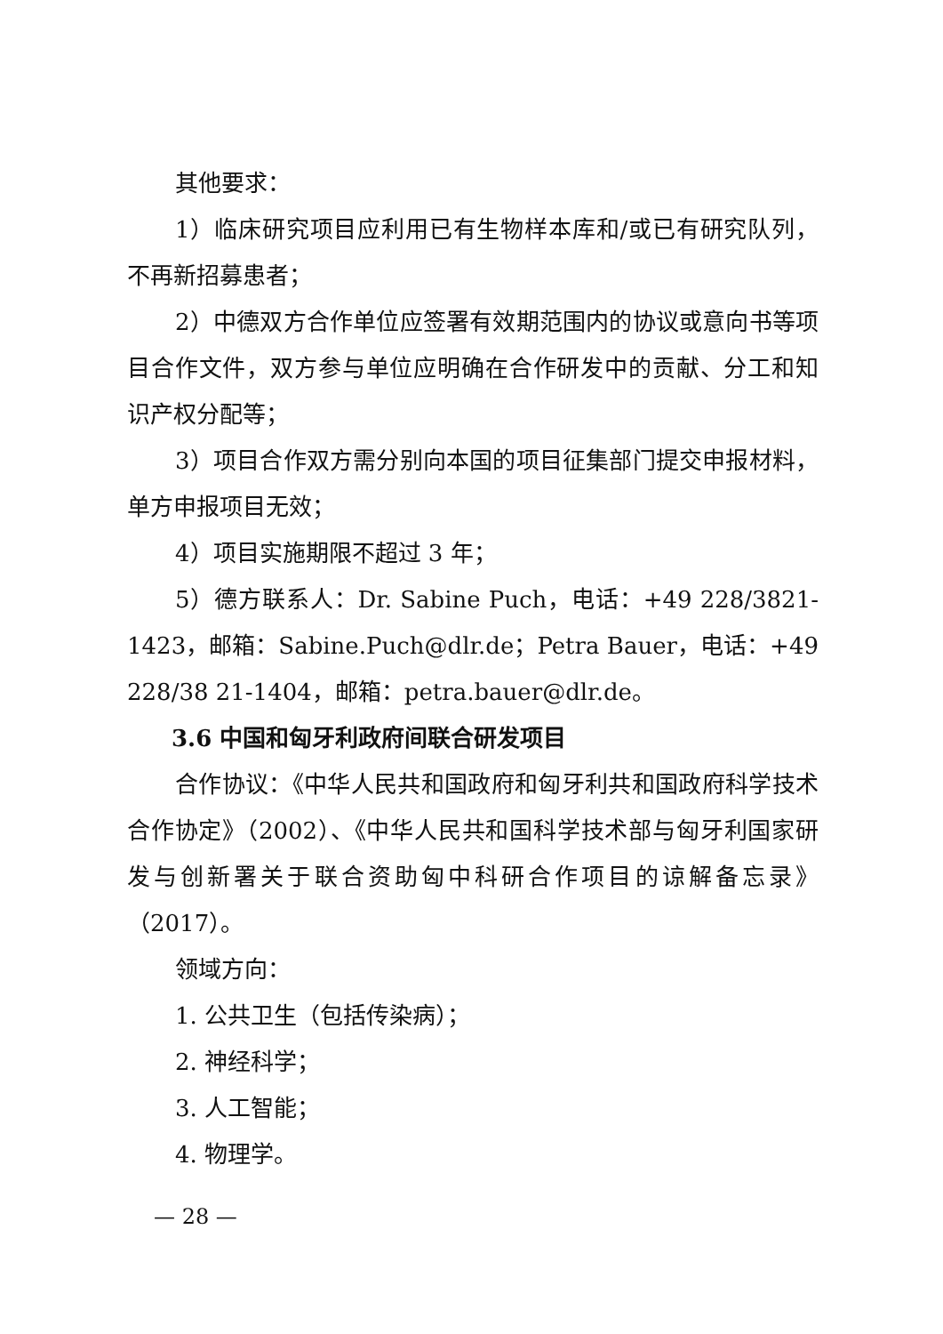其他要求：
1）临床研究项目应利用已有生物样本库和/或已有研究队列，不再新招募患者；
2）中德双方合作单位应签署有效期范围内的协议或意向书等项目合作文件，双方参与单位应明确在合作研发中的贡献、分工和知识产权分配等；
3）项目合作双方需分别向本国的项目征集部门提交申报材料，单方申报项目无效；
4）项目实施期限不超过 3 年；
5）德方联系人：Dr. Sabine Puch，电话：+49 228/3821-1423，邮箱：Sabine.Puch@dlr.de；Petra Bauer，电话：+49 228/38 21-1404，邮箱：petra.bauer@dlr.de。
3.6 中国和匈牙利政府间联合研发项目
合作协议：《中华人民共和国政府和匈牙利共和国政府科学技术合作协定》（2002）、《中华人民共和国科学技术部与匈牙利国家研发与创新署关于联合资助匈中科研合作项目的谅解备忘录》（2017）。
领域方向：
1. 公共卫生（包括传染病）；
2. 神经科学；
3. 人工智能；
4. 物理学。
— 28 —